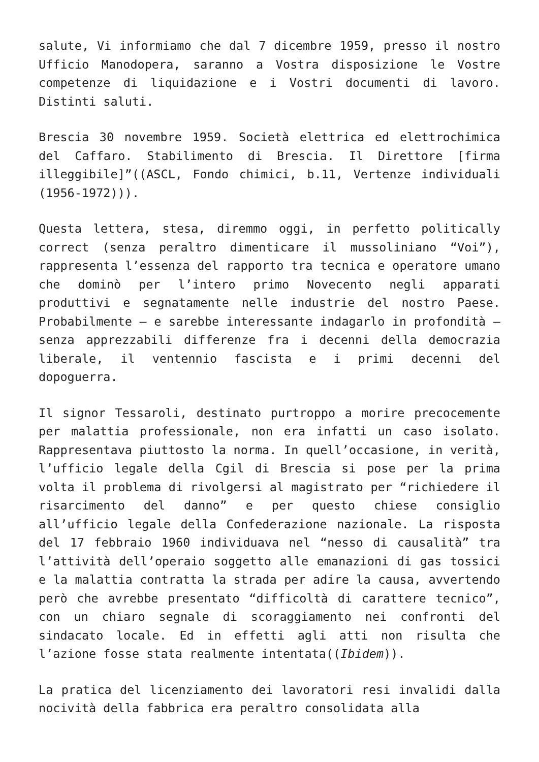salute, Vi informiamo che dal 7 dicembre 1959, presso il nostro Ufficio Manodopera, saranno a Vostra disposizione le Vostre competenze di liquidazione e i Vostri documenti di lavoro. Distinti saluti.
Brescia 30 novembre 1959. Società elettrica ed elettrochimica del Caffaro. Stabilimento di Brescia. Il Direttore [firma illeggibile]”((ASCL, Fondo chimici, b.11, Vertenze individuali (1956-1972))).
Questa lettera, stesa, diremmo oggi, in perfetto politically correct (senza peraltro dimenticare il mussoliniano “Voi”), rappresenta l’essenza del rapporto tra tecnica e operatore umano che dominò per l’intero primo Novecento negli apparati produttivi e segnatamente nelle industrie del nostro Paese. Probabilmente – e sarebbe interessante indagarlo in profondità – senza apprezzabili differenze fra i decenni della democrazia liberale, il ventennio fascista e i primi decenni del dopoguerra.
Il signor Tessaroli, destinato purtroppo a morire precocemente per malattia professionale, non era infatti un caso isolato. Rappresentava piuttosto la norma. In quell’occasione, in verità, l’ufficio legale della Cgil di Brescia si pose per la prima volta il problema di rivolgersi al magistrato per “richiedere il risarcimento del danno” e per questo chiese consiglio all’ufficio legale della Confederazione nazionale. La risposta del 17 febbraio 1960 individuava nel “nesso di causalità” tra l’attività dell’operaio soggetto alle emanazioni di gas tossici e la malattia contratta la strada per adire la causa, avvertendo però che avrebbe presentato “difficoltà di carattere tecnico”, con un chiaro segnale di scoraggiamento nei confronti del sindacato locale. Ed in effetti agli atti non risulta che l’azione fosse stata realmente intentata((Ibidem)).
La pratica del licenziamento dei lavoratori resi invalidi dalla nocività della fabbrica era peraltro consolidata alla